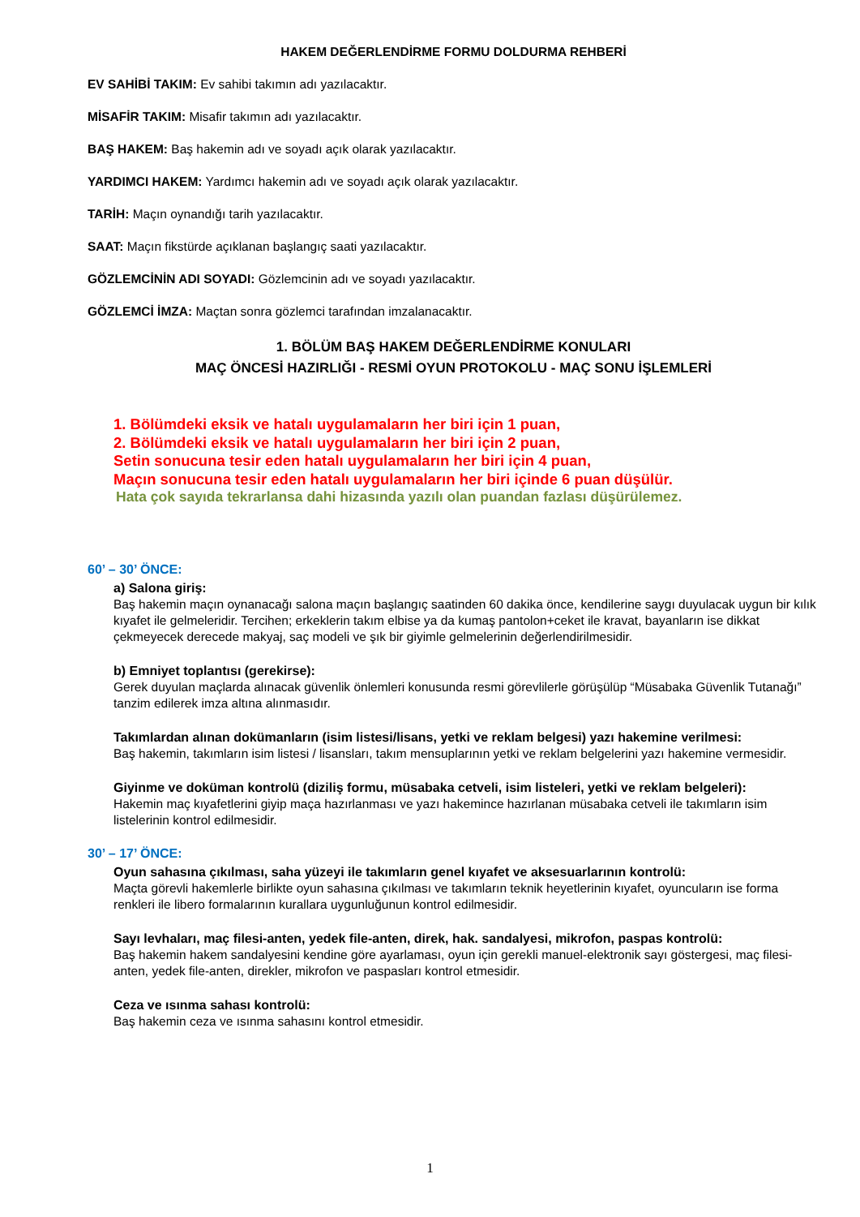HAKEM DEĞERLENDİRME FORMU DOLDURMA REHBERİ
EV SAHİBİ TAKIM: Ev sahibi takımın adı yazılacaktır.
MİSAFİR TAKIM: Misafir takımın adı yazılacaktır.
BAŞ HAKEM: Baş hakemin adı ve soyadı açık olarak yazılacaktır.
YARDIMCI HAKEM: Yardımcı hakemin adı ve soyadı açık olarak yazılacaktır.
TARİH: Maçın oynandığı tarih yazılacaktır.
SAAT: Maçın fikstürde açıklanan başlangıç saati yazılacaktır.
GÖZLEMCİNİN ADI SOYADI: Gözlemcinin adı ve soyadı yazılacaktır.
GÖZLEMCİ İMZA: Maçtan sonra gözlemci tarafından imzalanacaktır.
1. BÖLÜM BAŞ HAKEM DEĞERLENDİRME KONULARI
MAÇ ÖNCESİ HAZIRLIĞI - RESMİ OYUN PROTOKOLU - MAÇ SONU İŞLEMLERİ
1. Bölümdeki eksik ve hatalı uygulamaların her biri için 1 puan,
2. Bölümdeki eksik ve hatalı uygulamaların her biri için 2 puan,
Setin sonucuna tesir eden hatalı uygulamaların her biri için 4 puan,
Maçın sonucuna tesir eden hatalı uygulamaların her biri içinde 6 puan düşülür.
Hata çok sayıda tekrarlansa dahi hizasında yazılı olan puandan fazlası düşürülemez.
60’ – 30’ ÖNCE:
a) Salona giriş:
Baş hakemin maçın oynanacağı salona maçın başlangıç saatinden 60 dakika önce, kendilerine saygı duyulacak uygun bir kılık kıyafet ile gelmeleridir. Tercihen; erkeklerin takım elbise ya da kumaş pantolon+ceket ile kravat, bayanların ise dikkat çekmeyecek derecede makyaj, saç modeli ve şık bir giyimle gelmelerinin değerlendirilmesidir.
b) Emniyet toplantısı (gerekirse):
Gerek duyulan maçlarda alınacak güvenlik önlemleri konusunda resmi görevlilerle görüşülüp “Müsabaka Güvenlik Tutanağı” tanzim edilerek imza altına alınmasıdır.
Takımlardan alınan dokümanların (isim listesi/lisans, yetki ve reklam belgesi) yazı hakemine verilmesi:
Baş hakemin, takımların isim listesi / lisansları, takım mensuplarının yetki ve reklam belgelerini yazı hakemine vermesidir.
Giyinme ve doküman kontrolü (diziliş formu, müsabaka cetveli, isim listeleri, yetki ve reklam belgeleri):
Hakemin maç kıyafetlerini giyip maça hazırlanması ve yazı hakemince hazırlanan müsabaka cetveli ile takımların isim listelerinin kontrol edilmesidir.
30’ – 17’ ÖNCE:
Oyun sahasına çıkılması, saha yüzeyi ile takımların genel kıyafet ve aksesuarlarının kontrolü:
Maçta görevli hakemlerle birlikte oyun sahasına çıkılması ve takımların teknik heyetlerinin kıyafet, oyuncuların ise forma renkleri ile libero formalarının kurallara uygunluğunun kontrol edilmesidir.
Sayı levhaları, maç filesi-anten, yedek file-anten, direk, hak. sandalyesi, mikrofon, paspas kontrolü:
Baş hakemin hakem sandalyesini kendine göre ayarlaması, oyun için gerekli manuel-elektronik sayı göstergesi, maç filesi-anten, yedek file-anten, direkler, mikrofon ve paspasları kontrol etmesidir.
Ceza ve ısınma sahası kontrolü:
Baş hakemin ceza ve ısınma sahasını kontrol etmesidir.
1